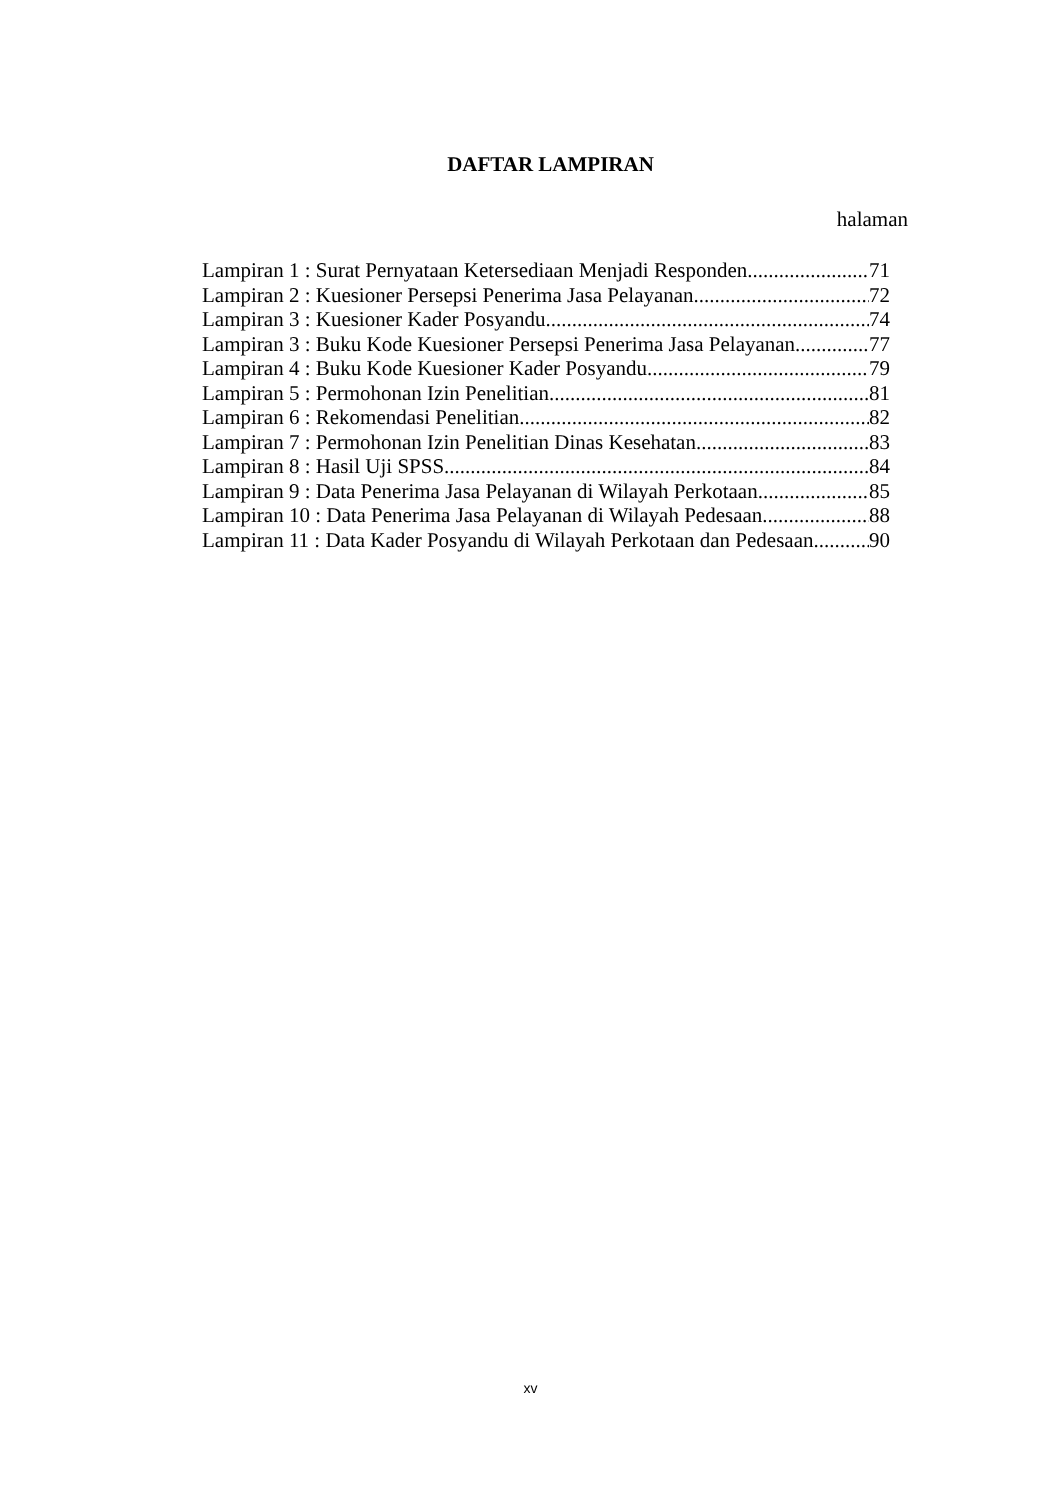DAFTAR LAMPIRAN
halaman
Lampiran 1 : Surat Pernyataan Ketersediaan Menjadi Responden 71
Lampiran 2 : Kuesioner Persepsi Penerima Jasa Pelayanan 72
Lampiran 3 : Kuesioner Kader Posyandu 74
Lampiran 3 : Buku Kode Kuesioner Persepsi Penerima Jasa Pelayanan 77
Lampiran 4 : Buku Kode Kuesioner Kader Posyandu 79
Lampiran 5 : Permohonan Izin Penelitian 81
Lampiran 6 : Rekomendasi Penelitian 82
Lampiran 7 : Permohonan Izin Penelitian Dinas Kesehatan 83
Lampiran 8 : Hasil Uji SPSS 84
Lampiran 9 : Data Penerima Jasa Pelayanan di Wilayah Perkotaan 85
Lampiran 10 : Data Penerima Jasa Pelayanan di Wilayah Pedesaan 88
Lampiran 11 : Data Kader Posyandu di Wilayah Perkotaan dan Pedesaan 90
xv